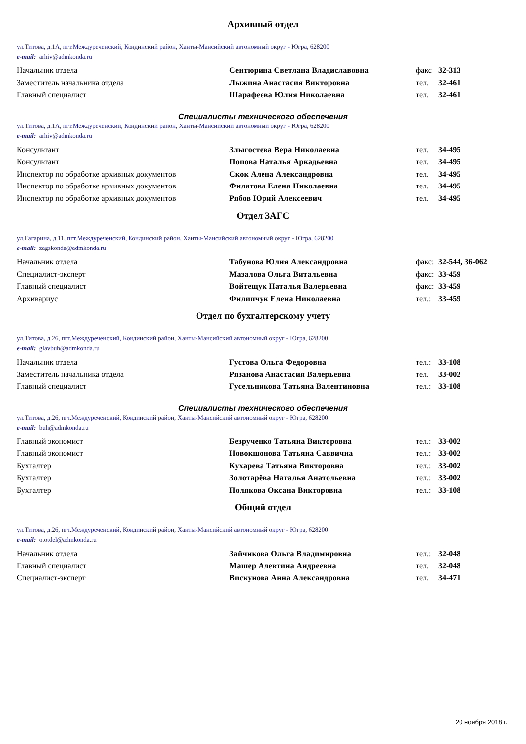Архивный отдел
ул.Титова, д.1А, пгт.Междуреченский, Кондинский район, Ханты-Мансийский автономный округ - Югра, 628200
e-mail: arhiv@admkonda.ru
| Начальник отдела | Сентюрина Светлана Владиславовна | факс | 32-313 |
| Заместитель начальника отдела | Лыжина Анастасия Викторовна | тел. | 32-461 |
| Главный специалист | Шарафеева Юлия Николаевна | тел. | 32-461 |
Специалисты технического обеспечения
ул.Титова, д.1А, пгт.Междуреченский, Кондинский район, Ханты-Мансийский автономный округ - Югра, 628200
e-mail: arhiv@admkonda.ru
| Консультант | Злыгостева Вера Николаевна | тел. | 34-495 |
| Консультант | Попова Наталья Аркадьевна | тел. | 34-495 |
| Инспектор по обработке архивных документов | Скок Алена Александровна | тел. | 34-495 |
| Инспектор по обработке архивных документов | Филатова Елена Николаевна | тел. | 34-495 |
| Инспектор по обработке архивных документов | Рябов Юрий Алексеевич | тел. | 34-495 |
Отдел ЗАГС
ул.Гагарина, д.11, пгт.Междуреченский, Кондинский район, Ханты-Мансийский автономный округ - Югра, 628200
e-mail: zagskonda@admkonda.ru
| Начальник отдела | Табунова Юлия Александровна | факс: | 32-544, 36-062 |
| Специалист-эксперт | Мазалова Ольга Витальевна | факс: | 33-459 |
| Главный специалист | Войтещук Наталья Валерьевна | факс: | 33-459 |
| Архивариус | Филипчук Елена Николаевна | тел.: | 33-459 |
Отдел по бухгалтерскому учету
ул.Титова, д.26, пгт.Междуреченский, Кондинский район, Ханты-Мансийский автономный округ - Югра, 628200
e-mail: glavbuh@admkonda.ru
| Начальник отдела | Густова Ольга Федоровна | тел.: | 33-108 |
| Заместитель начальника отдела | Рязанова Анастасия Валерьевна | тел. | 33-002 |
| Главный специалист | Гусельникова Татьяна Валентиновна | тел.: | 33-108 |
Специалисты технического обеспечения
ул.Титова, д.26, пгт.Междуреченский, Кондинский район, Ханты-Мансийский автономный округ - Югра, 628200
e-mail: buh@admkonda.ru
| Главный экономист | Безрученко Татьяна Викторовна | тел.: | 33-002 |
| Главный экономист | Новокшонова Татьяна Саввична | тел.: | 33-002 |
| Бухгалтер | Кухарева Татьяна Викторовна | тел.: | 33-002 |
| Бухгалтер | Золотарёва Наталья Анатольевна | тел.: | 33-002 |
| Бухгалтер | Полякова Оксана Викторовна | тел.: | 33-108 |
Общий отдел
ул.Титова, д.26, пгт.Междуреченский, Кондинский район, Ханты-Мансийский автономный округ - Югра, 628200
e-mail: o.otdel@admkonda.ru
| Начальник отдела | Зайчикова Ольга Владимировна | тел.: | 32-048 |
| Главный специалист | Машер Алевтина Андреевна | тел. | 32-048 |
| Специалист-эксперт | Вискунова Анна Александровна | тел. | 34-471 |
20 ноября 2018 г.